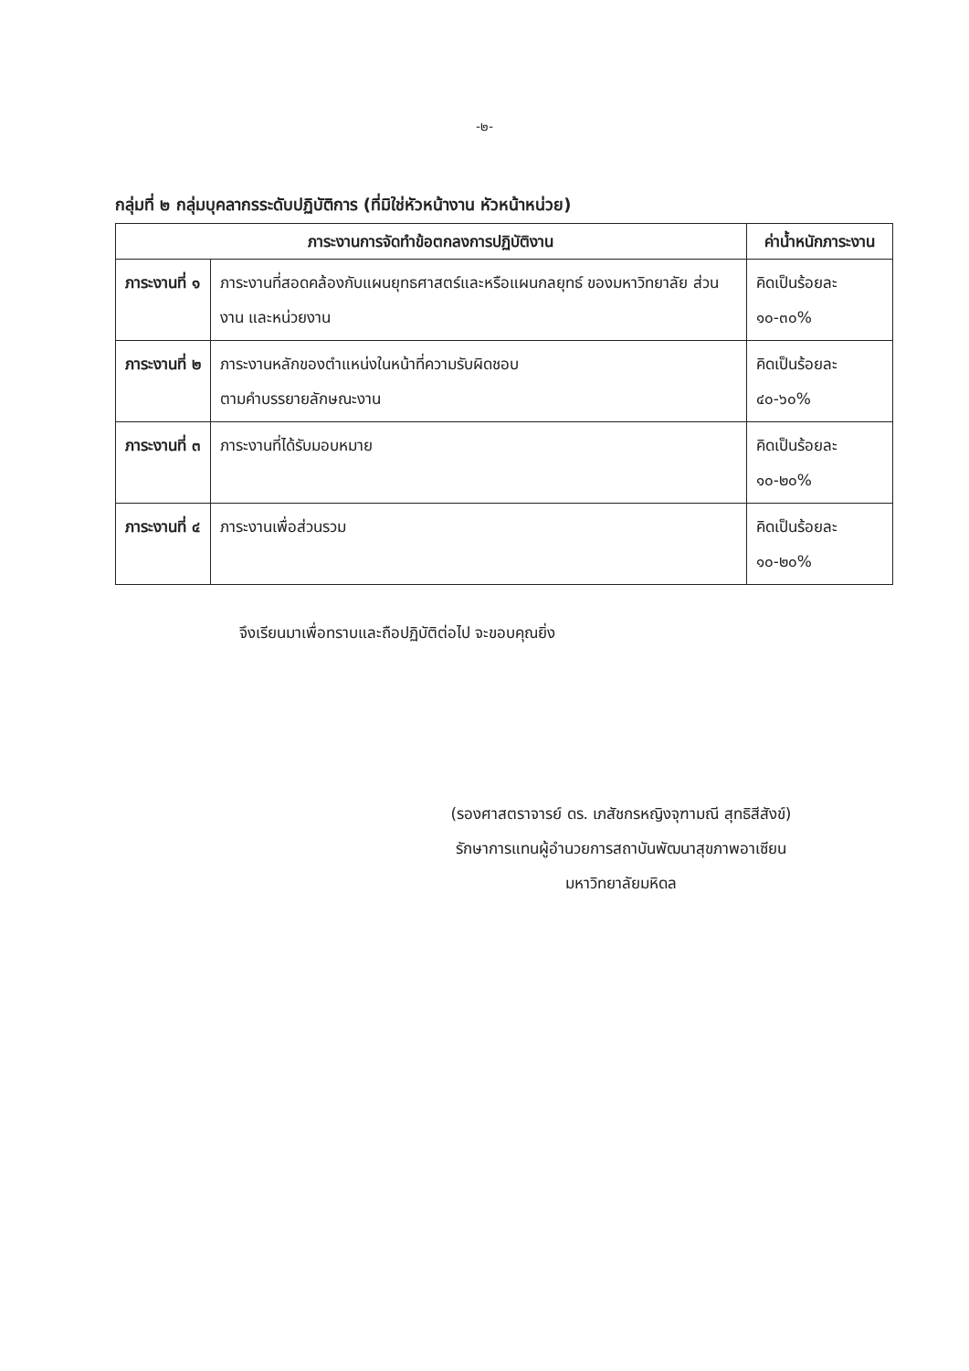-๒-
กลุ่มที่ ๒ กลุ่มบุคลากรระดับปฏิบัติการ (ที่มิใช่หัวหน้างาน หัวหน้าหน่วย)
| ภาระงานการจัดทำข้อตกลงการปฏิบัติงาน | | ค่าน้ำหนักภาระงาน |
| --- | --- | --- |
| ภาระงานที่ ๑ | ภาระงานที่สอดคล้องกับแผนยุทธศาสตร์และหรือแผนกลยุทธ์ ของมหาวิทยาลัย ส่วนงาน และหน่วยงาน | คิดเป็นร้อยละ ๑๐-๓๐% |
| ภาระงานที่ ๒ | ภาระงานหลักของตำแหน่งในหน้าที่ความรับผิดชอบ ตามคำบรรยายลักษณะงาน | คิดเป็นร้อยละ ๔๐-๖๐% |
| ภาระงานที่ ๓ | ภาระงานที่ได้รับมอบหมาย | คิดเป็นร้อยละ ๑๐-๒๐% |
| ภาระงานที่ ๔ | ภาระงานเพื่อส่วนรวม | คิดเป็นร้อยละ ๑๐-๒๐% |
จึงเรียนมาเพื่อทราบและถือปฏิบัติต่อไป จะขอบคุณยิ่ง
(รองศาสตราจารย์ ดร. เภสัชกรหญิงจุฑามณี สุทธิสีสังข์)
รักษาการแทนผู้อำนวยการสถาบันพัฒนาสุขภาพอาเซียน
มหาวิทยาลัยมหิดล